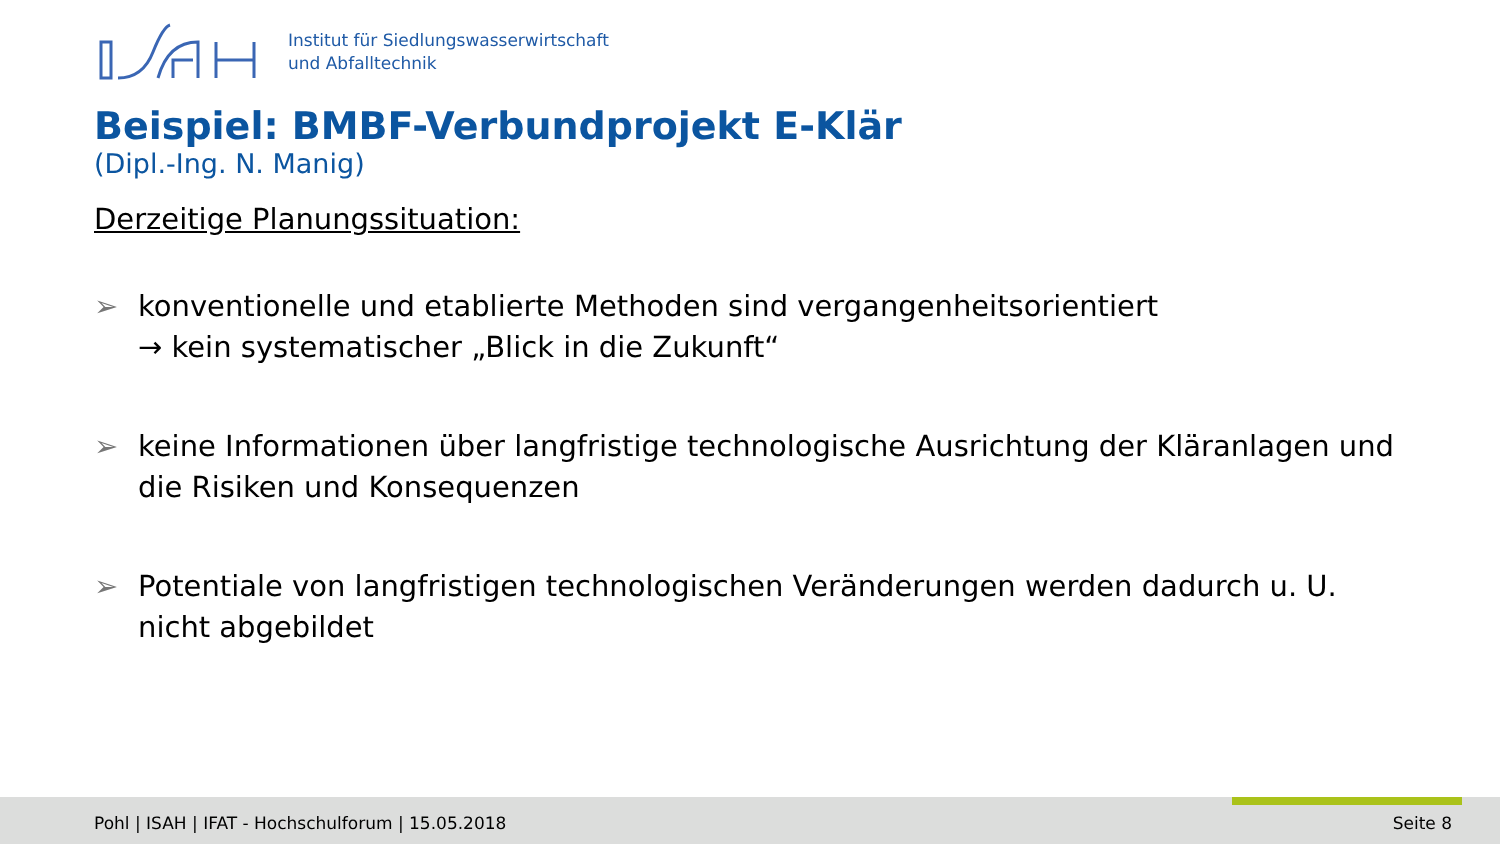Institut für Siedlungswasserwirtschaft
und Abfalltechnik
Beispiel: BMBF-Verbundprojekt E-Klär
(Dipl.-Ing. N. Manig)
Derzeitige Planungssituation:
➢ konventionelle und etablierte Methoden sind vergangenheitsorientiert
→ kein systematischer „Blick in die Zukunft“
➢ keine Informationen über langfristige technologische Ausrichtung der Kläranlagen und die Risiken und Konsequenzen
➢ Potentiale von langfristigen technologischen Veränderungen werden dadurch u. U. nicht abgebildet
Pohl | ISAH | IFAT - Hochschulforum | 15.05.2018
Seite 8